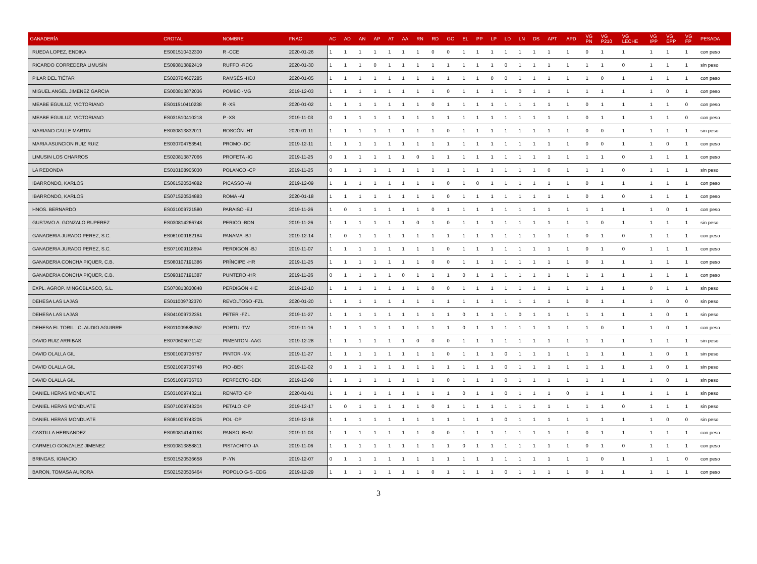| GANADERÍA | CROTAL | NOMBRE | FNAC | AC | AD | AN | AP | AT | AA | RN | RD | GC | EL | PP | LP | LD | LN | DS | APT | APD | VG PN | VG P210 | VG LECHE | VG IPP | VG EPP | VG FP | PESADA |
| --- | --- | --- | --- | --- | --- | --- | --- | --- | --- | --- | --- | --- | --- | --- | --- | --- | --- | --- | --- | --- | --- | --- | --- | --- | --- | --- | --- |
| RUEDA LOPEZ, ENDIKA | ES001510432300 | R -CCE | 2020-01-26 | 1 | 1 | 1 | 1 | 1 | 1 | 1 | 0 | 0 | 1 | 1 | 1 | 1 | 1 | 1 | 1 | 1 | 0 | 1 | 1 | 1 | 1 | 1 | con peso |
| RICARDO CORREDERA LIMUSÍN | ES090813892419 | RUFFO -RCG | 2020-01-30 | 1 | 1 | 1 | 0 | 1 | 1 | 1 | 1 | 1 | 1 | 1 | 1 | 0 | 1 | 1 | 1 | 1 | 1 | 1 | 0 | 1 | 1 | 1 | sin peso |
| PILAR DEL TIÉTAR | ES020704607285 | RAMSÉS -HDJ | 2020-01-05 | 1 | 1 | 1 | 1 | 1 | 1 | 1 | 1 | 1 | 1 | 1 | 0 | 0 | 1 | 1 | 1 | 1 | 1 | 0 | 1 | 1 | 1 | 1 | con peso |
| MIGUEL ANGEL JIMENEZ GARCIA | ES000813872036 | POMBO -MG | 2019-12-03 | 1 | 1 | 1 | 1 | 1 | 1 | 1 | 1 | 0 | 1 | 1 | 1 | 1 | 0 | 1 | 1 | 1 | 1 | 1 | 1 | 1 | 0 | 1 | con peso |
| MEABE EGUILUZ, VICTORIANO | ES011510410238 | R -XS | 2020-01-02 | 1 | 1 | 1 | 1 | 1 | 1 | 1 | 0 | 1 | 1 | 1 | 1 | 1 | 1 | 1 | 1 | 1 | 0 | 1 | 1 | 1 | 1 | 0 | con peso |
| MEABE EGUILUZ, VICTORIANO | ES031510410218 | P -XS | 2019-11-03 | 0 | 1 | 1 | 1 | 1 | 1 | 1 | 1 | 1 | 1 | 1 | 1 | 1 | 1 | 1 | 1 | 1 | 0 | 1 | 1 | 1 | 1 | 0 | con peso |
| MARIANO CALLE MARTIN | ES030813832011 | ROSCÓN -HT | 2020-01-11 | 1 | 1 | 1 | 1 | 1 | 1 | 1 | 1 | 0 | 1 | 1 | 1 | 1 | 1 | 1 | 1 | 1 | 0 | 0 | 1 | 1 | 1 | 1 | sin peso |
| MARIA ASUNCION RUIZ RUIZ | ES030704753541 | PROMO -DC | 2019-12-11 | 1 | 1 | 1 | 1 | 1 | 1 | 1 | 1 | 1 | 1 | 1 | 1 | 1 | 1 | 1 | 1 | 1 | 0 | 0 | 1 | 1 | 0 | 1 | con peso |
| LIMUSIN LOS CHARROS | ES020813877066 | PROFETA -IG | 2019-11-25 | 0 | 1 | 1 | 1 | 1 | 1 | 0 | 1 | 1 | 1 | 1 | 1 | 1 | 1 | 1 | 1 | 1 | 1 | 1 | 0 | 1 | 1 | 1 | con peso |
| LA REDONDA | ES010108905030 | POLANCO -CP | 2019-11-25 | 0 | 1 | 1 | 1 | 1 | 1 | 1 | 1 | 1 | 1 | 1 | 1 | 1 | 1 | 1 | 0 | 1 | 1 | 1 | 0 | 1 | 1 | 1 | sin peso |
| IBARRONDO, KARLOS | ES061520534882 | PICASSO -AI | 2019-12-09 | 1 | 1 | 1 | 1 | 1 | 1 | 1 | 1 | 0 | 1 | 0 | 1 | 1 | 1 | 1 | 1 | 1 | 0 | 1 | 1 | 1 | 1 | 1 | con peso |
| IBARRONDO, KARLOS | ES071520534883 | ROMA -AI | 2020-01-18 | 1 | 1 | 1 | 1 | 1 | 1 | 1 | 1 | 0 | 1 | 1 | 1 | 1 | 1 | 1 | 1 | 1 | 0 | 1 | 0 | 1 | 1 | 1 | con peso |
| HNOS. BERNARDO | ES031009721580 | PARAISO -EJ | 2019-11-26 | 1 | 0 | 1 | 1 | 1 | 1 | 1 | 0 | 1 | 1 | 1 | 1 | 1 | 1 | 1 | 1 | 1 | 1 | 1 | 1 | 1 | 0 | 1 | con peso |
| GUSTAVO A. GONZALO RUPEREZ | ES030814266748 | PERICO -BDN | 2019-11-26 | 1 | 1 | 1 | 1 | 1 | 1 | 0 | 1 | 0 | 1 | 1 | 1 | 1 | 1 | 1 | 1 | 1 | 1 | 0 | 1 | 1 | 1 | 1 | sin peso |
| GANADERIA JURADO PEREZ, S.C. | ES061009162184 | PANAMA -BJ | 2019-12-14 | 1 | 0 | 1 | 1 | 1 | 1 | 1 | 1 | 1 | 1 | 1 | 1 | 1 | 1 | 1 | 1 | 1 | 0 | 1 | 0 | 1 | 1 | 1 | con peso |
| GANADERIA JURADO PEREZ, S.C. | ES071009118694 | PERDIGON -BJ | 2019-11-07 | 1 | 1 | 1 | 1 | 1 | 1 | 1 | 1 | 0 | 1 | 1 | 1 | 1 | 1 | 1 | 1 | 1 | 0 | 1 | 0 | 1 | 1 | 1 | con peso |
| GANADERIA CONCHA PIQUER, C.B. | ES080107191386 | PRÍNCIPE -HR | 2019-11-25 | 1 | 1 | 1 | 1 | 1 | 1 | 1 | 0 | 0 | 1 | 1 | 1 | 1 | 1 | 1 | 1 | 1 | 0 | 1 | 1 | 1 | 1 | 1 | con peso |
| GANADERIA CONCHA PIQUER, C.B. | ES090107191387 | PUNTERO -HR | 2019-11-26 | 0 | 1 | 1 | 1 | 1 | 0 | 1 | 1 | 1 | 0 | 1 | 1 | 1 | 1 | 1 | 1 | 1 | 1 | 1 | 1 | 1 | 1 | 1 | con peso |
| EXPL. AGROP. MINGOBLASCO, S.L. | ES070813830848 | PERDIGÓN -HE | 2019-12-10 | 1 | 1 | 1 | 1 | 1 | 1 | 1 | 0 | 0 | 1 | 1 | 1 | 1 | 1 | 1 | 1 | 1 | 1 | 1 | 1 | 0 | 1 | 1 | sin peso |
| DEHESA LAS LAJAS | ES011009732370 | REVOLTOSO -FZL | 2020-01-20 | 1 | 1 | 1 | 1 | 1 | 1 | 1 | 1 | 1 | 1 | 1 | 1 | 1 | 1 | 1 | 1 | 1 | 0 | 1 | 1 | 1 | 0 | 0 | sin peso |
| DEHESA LAS LAJAS | ES041009732351 | PETER -FZL | 2019-11-27 | 1 | 1 | 1 | 1 | 1 | 1 | 1 | 1 | 1 | 0 | 1 | 1 | 1 | 0 | 1 | 1 | 1 | 1 | 1 | 1 | 1 | 0 | 1 | sin peso |
| DEHESA EL TORIL : CLAUDIO AGUIRRE | ES011009685352 | PORTU -TW | 2019-11-16 | 1 | 1 | 1 | 1 | 1 | 1 | 1 | 1 | 1 | 0 | 1 | 1 | 1 | 1 | 1 | 1 | 1 | 1 | 0 | 1 | 1 | 0 | 1 | con peso |
| DAVID RUIZ ARRIBAS | ES070605071142 | PIMENTON -AAG | 2019-12-28 | 1 | 1 | 1 | 1 | 1 | 1 | 0 | 0 | 0 | 1 | 1 | 1 | 1 | 1 | 1 | 1 | 1 | 1 | 1 | 1 | 1 | 1 | 1 | sin peso |
| DAVID OLALLA GIL | ES001009736757 | PINTOR -MX | 2019-11-27 | 1 | 1 | 1 | 1 | 1 | 1 | 1 | 1 | 0 | 1 | 1 | 1 | 0 | 1 | 1 | 1 | 1 | 1 | 1 | 1 | 1 | 0 | 1 | sin peso |
| DAVID OLALLA GIL | ES021009736748 | PIO -BEK | 2019-11-02 | 0 | 1 | 1 | 1 | 1 | 1 | 1 | 1 | 1 | 1 | 1 | 1 | 0 | 1 | 1 | 1 | 1 | 1 | 1 | 1 | 1 | 0 | 1 | sin peso |
| DAVID OLALLA GIL | ES051009736763 | PERFECTO -BEK | 2019-12-09 | 1 | 1 | 1 | 1 | 1 | 1 | 1 | 1 | 0 | 1 | 1 | 1 | 0 | 1 | 1 | 1 | 1 | 1 | 1 | 1 | 1 | 0 | 1 | sin peso |
| DANIEL HERAS MONDUATE | ES031009743211 | RENATO -DP | 2020-01-01 | 1 | 1 | 1 | 1 | 1 | 1 | 1 | 1 | 1 | 0 | 1 | 1 | 0 | 1 | 1 | 1 | 0 | 1 | 1 | 1 | 1 | 1 | 1 | sin peso |
| DANIEL HERAS MONDUATE | ES071009743204 | PETALO -DP | 2019-12-17 | 1 | 0 | 1 | 1 | 1 | 1 | 1 | 0 | 1 | 1 | 1 | 1 | 1 | 1 | 1 | 1 | 1 | 1 | 1 | 0 | 1 | 1 | 1 | sin peso |
| DANIEL HERAS MONDUATE | ES081009743205 | POL -DP | 2019-12-18 | 1 | 1 | 1 | 1 | 1 | 1 | 1 | 1 | 1 | 1 | 1 | 1 | 0 | 1 | 1 | 1 | 1 | 1 | 1 | 1 | 1 | 0 | 0 | sin peso |
| CASTILLA HERNANDEZ | ES090814140163 | PANSO -BHM | 2019-11-03 | 1 | 1 | 1 | 1 | 1 | 1 | 1 | 0 | 0 | 1 | 1 | 1 | 1 | 1 | 1 | 1 | 1 | 0 | 1 | 1 | 1 | 1 | 1 | con peso |
| CARMELO GONZALEZ JIMENEZ | ES010813858811 | PISTACHITO -IA | 2019-11-06 | 1 | 1 | 1 | 1 | 1 | 1 | 1 | 1 | 1 | 0 | 1 | 1 | 1 | 1 | 1 | 1 | 1 | 0 | 1 | 0 | 1 | 1 | 1 | con peso |
| BRINGAS, IGNACIO | ES031520536658 | P -YN | 2019-12-07 | 0 | 1 | 1 | 1 | 1 | 1 | 1 | 1 | 1 | 1 | 1 | 1 | 1 | 1 | 1 | 1 | 1 | 1 | 0 | 1 | 1 | 1 | 0 | con peso |
| BARON, TOMASA AURORA | ES021520536464 | POPOLO G-S -CDG | 2019-12-29 | 1 | 1 | 1 | 1 | 1 | 1 | 1 | 0 | 1 | 1 | 1 | 1 | 0 | 1 | 1 | 1 | 1 | 0 | 1 | 1 | 1 | 1 | 1 | con peso |
3